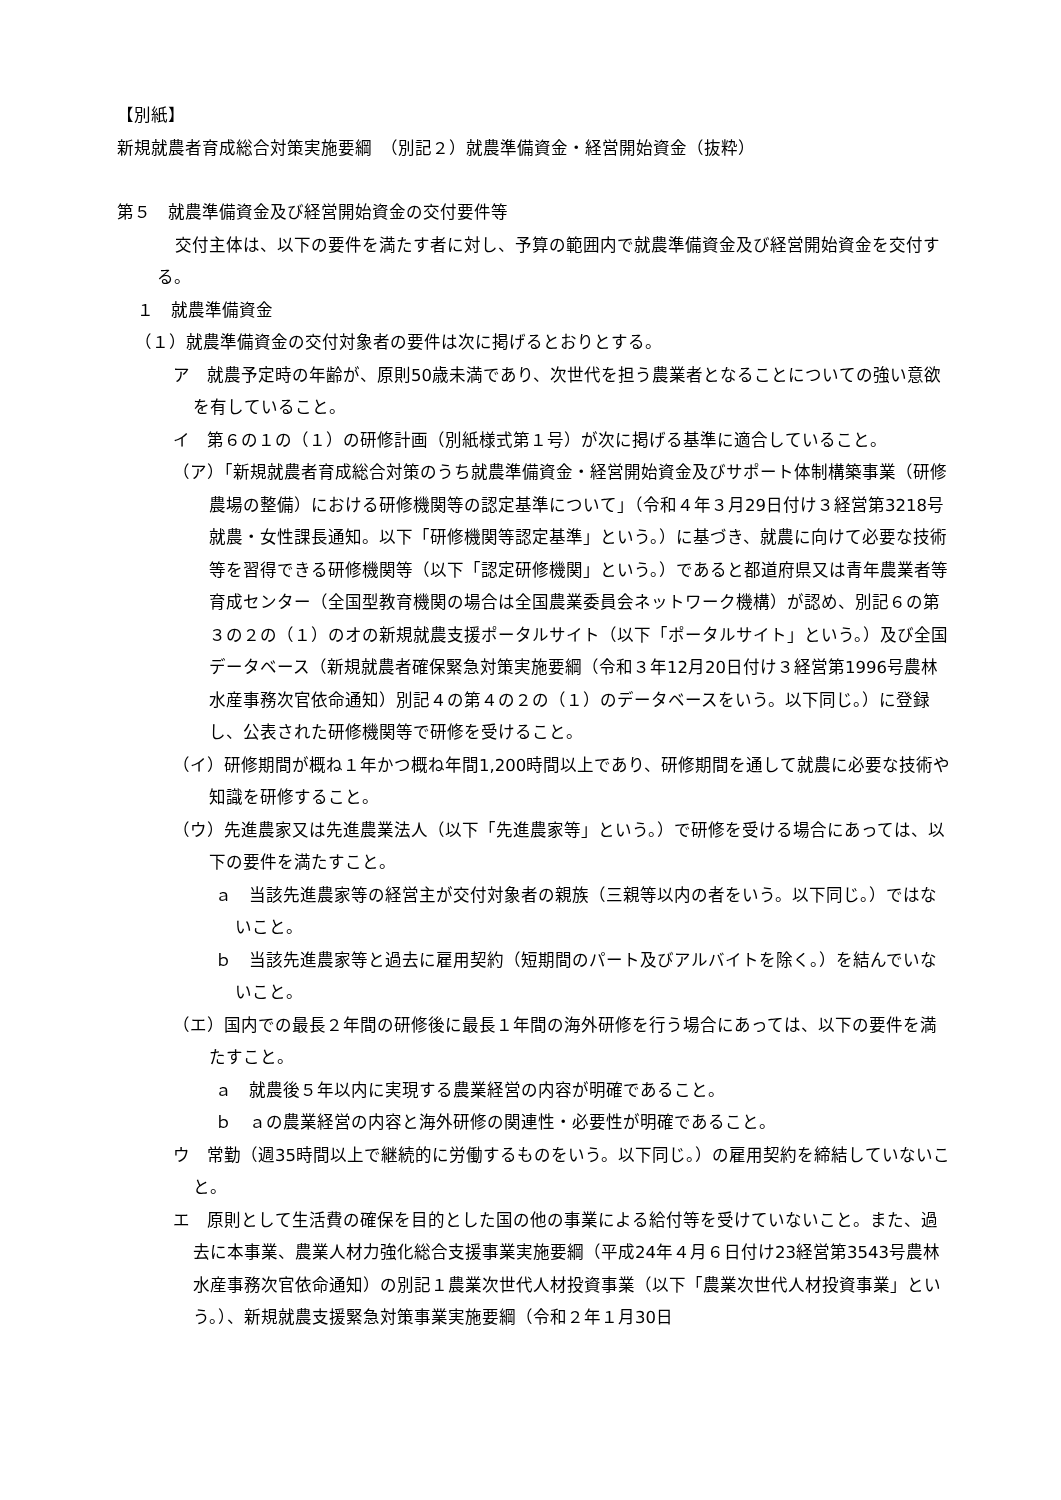【別紙】
新規就農者育成総合対策実施要綱　（別記２）就農準備資金・経営開始資金（抜粋）
第５　就農準備資金及び経営開始資金の交付要件等
交付主体は、以下の要件を満たす者に対し、予算の範囲内で就農準備資金及び経営開始資金を交付する。
１　就農準備資金
（１）就農準備資金の交付対象者の要件は次に掲げるとおりとする。
ア　就農予定時の年齢が、原則50歳未満であり、次世代を担う農業者となることについての強い意欲を有していること。
イ　第６の１の（１）の研修計画（別紙様式第１号）が次に掲げる基準に適合していること。
（ア）「新規就農者育成総合対策のうち就農準備資金・経営開始資金及びサポート体制構築事業（研修農場の整備）における研修機関等の認定基準について」（令和４年３月29日付け３経営第3218号就農・女性課長通知。以下「研修機関等認定基準」という。）に基づき、就農に向けて必要な技術等を習得できる研修機関等（以下「認定研修機関」という。）であると都道府県又は青年農業者等育成センター（全国型教育機関の場合は全国農業委員会ネットワーク機構）が認め、別記６の第３の２の（１）のオの新規就農支援ポータルサイト（以下「ポータルサイト」という。）及び全国データベース（新規就農者確保緊急対策実施要綱（令和３年12月20日付け３経営第1996号農林水産事務次官依命通知）別記４の第４の２の（１）のデータベースをいう。以下同じ。）に登録し、公表された研修機関等で研修を受けること。
（イ）研修期間が概ね１年かつ概ね年間1,200時間以上であり、研修期間を通して就農に必要な技術や知識を研修すること。
（ウ）先進農家又は先進農業法人（以下「先進農家等」という。）で研修を受ける場合にあっては、以下の要件を満たすこと。
ａ　当該先進農家等の経営主が交付対象者の親族（三親等以内の者をいう。以下同じ。）ではないこと。
ｂ　当該先進農家等と過去に雇用契約（短期間のパート及びアルバイトを除く。）を結んでいないこと。
（エ）国内での最長２年間の研修後に最長１年間の海外研修を行う場合にあっては、以下の要件を満たすこと。
ａ　就農後５年以内に実現する農業経営の内容が明確であること。
ｂ　ａの農業経営の内容と海外研修の関連性・必要性が明確であること。
ウ　常勤（週35時間以上で継続的に労働するものをいう。以下同じ。）の雇用契約を締結していないこと。
エ　原則として生活費の確保を目的とした国の他の事業による給付等を受けていないこと。また、過去に本事業、農業人材力強化総合支援事業実施要綱（平成24年４月６日付け23経営第3543号農林水産事務次官依命通知）の別記１農業次世代人材投資事業（以下「農業次世代人材投資事業」という。）、新規就農支援緊急対策事業実施要綱（令和２年１月30日